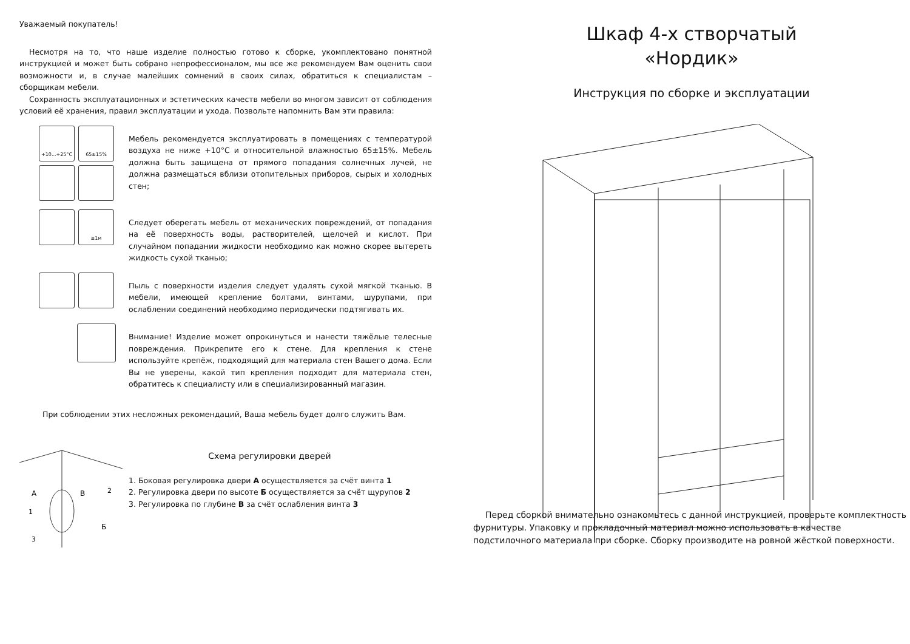Уважаемый покупатель!
Несмотря на то, что наше изделие полностью готово к сборке, укомплектовано понятной инструкцией и может быть собрано непрофессионалом, мы все же рекомендуем Вам оценить свои возможности и, в случае малейших сомнений в своих силах, обратиться к специалистам – сборщикам мебели.
Сохранность эксплуатационных и эстетических качеств мебели во многом зависит от соблюдения условий её хранения, правил эксплуатации и ухода. Позвольте напомнить Вам эти правила:
+10...+25°C
65±15%
Мебель рекомендуется эксплуатировать в помещениях с температурой воздуха не ниже +10°С и относительной влажностью 65±15%. Мебель должна быть защищена от прямого попадания солнечных лучей, не должна размещаться вблизи отопительных приборов, сырых и холодных стен;
≥1м
Следует оберегать мебель от механических повреждений, от попадания на её поверхность воды, растворителей, щелочей и кислот. При случайном попадании жидкости необходимо как можно скорее вытереть жидкость сухой тканью;
Пыль с поверхности изделия следует удалять сухой мягкой тканью. В мебели, имеющей крепление болтами, винтами, шурупами, при ослаблении соединений необходимо периодически подтягивать их.
Внимание! Изделие может опрокинуться и нанести тяжёлые телесные повреждения. Прикрепите его к стене. Для крепления к стене используйте крепёж, подходящий для материала стен Вашего дома. Если Вы не уверены, какой тип крепления подходит для материала стен, обратитесь к специалисту или в специализированный магазин.
При соблюдении этих несложных рекомендаций, Ваша мебель будет долго служить Вам.
А
В
Б
2
1
3
Схема регулировки дверей
1. Боковая регулировка двери А осуществляется за счёт винта 1
2. Регулировка двери по высоте Б осуществляется за счёт щурупов 2
3. Регулировка по глубине В за счёт ослабления винта 3
Шкаф 4-х створчатый
«Нордик»
Инструкция по сборке и эксплуатации
Перед сборкой внимательно ознакомьтесь с данной инструкцией, проверьте комплектность фурнитуры. Упаковку и прокладочный материал можно использовать в качестве подстилочного материала при сборке. Сборку производите на ровной жёсткой поверхности.